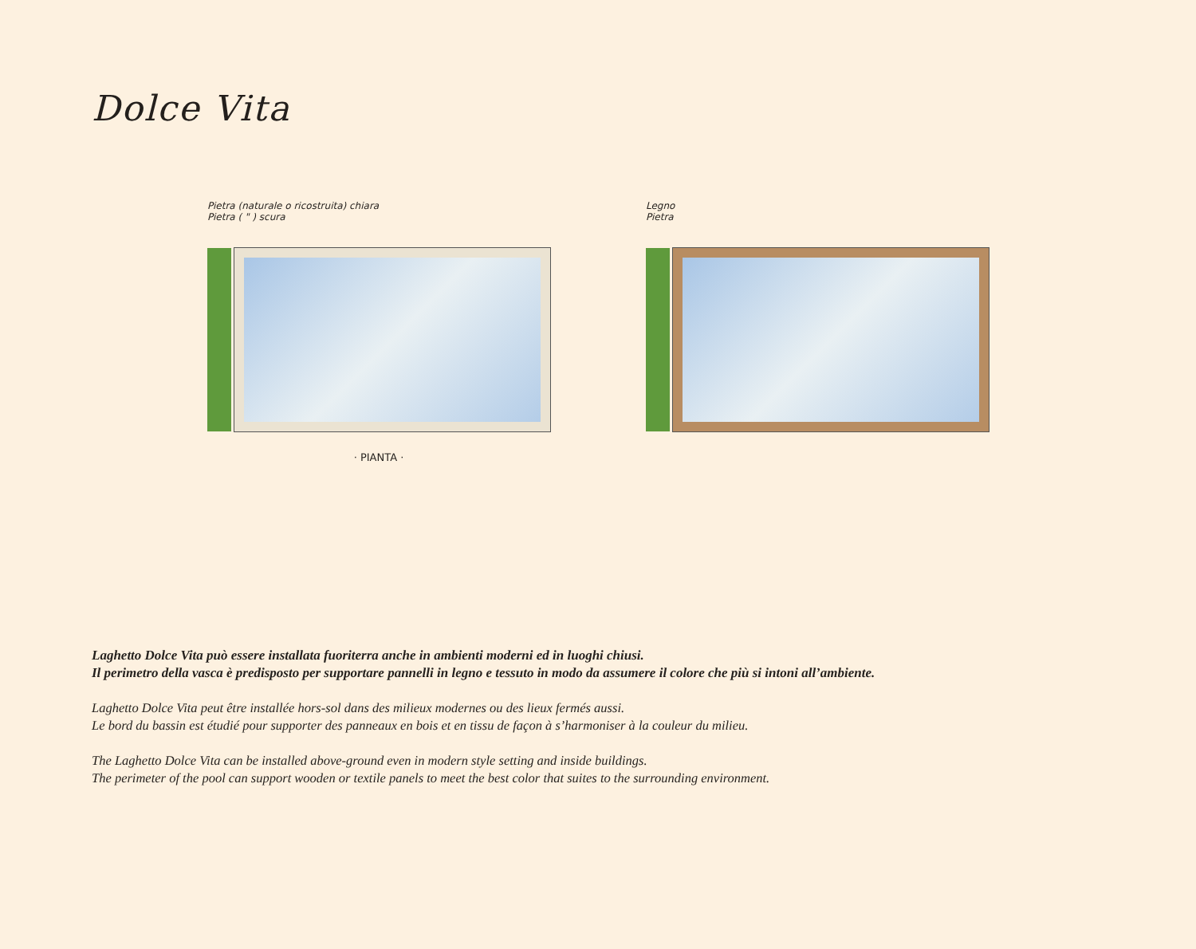Dolce Vita
Pietra (naturale o ricostruita) chiara
Pietra ( " ) scura
· PIANTA ·
Legno
Pietra
Laghetto Dolce Vita può essere installata fuoriterra anche in ambienti moderni ed in luoghi chiusi.
Il perimetro della vasca è predisposto per supportare pannelli in legno e tessuto in modo da assumere il colore che più si intoni all’ambiente.
Laghetto Dolce Vita peut être installée hors-sol dans des milieux modernes ou des lieux fermés aussi.
Le bord du bassin est étudié pour supporter des panneaux en bois et en tissu de façon à s’harmoniser à la couleur du milieu.
The Laghetto Dolce Vita can be installed above-ground even in modern style setting and inside buildings.
The perimeter of the pool can support wooden or textile panels to meet the best color that suites to the surrounding environment.